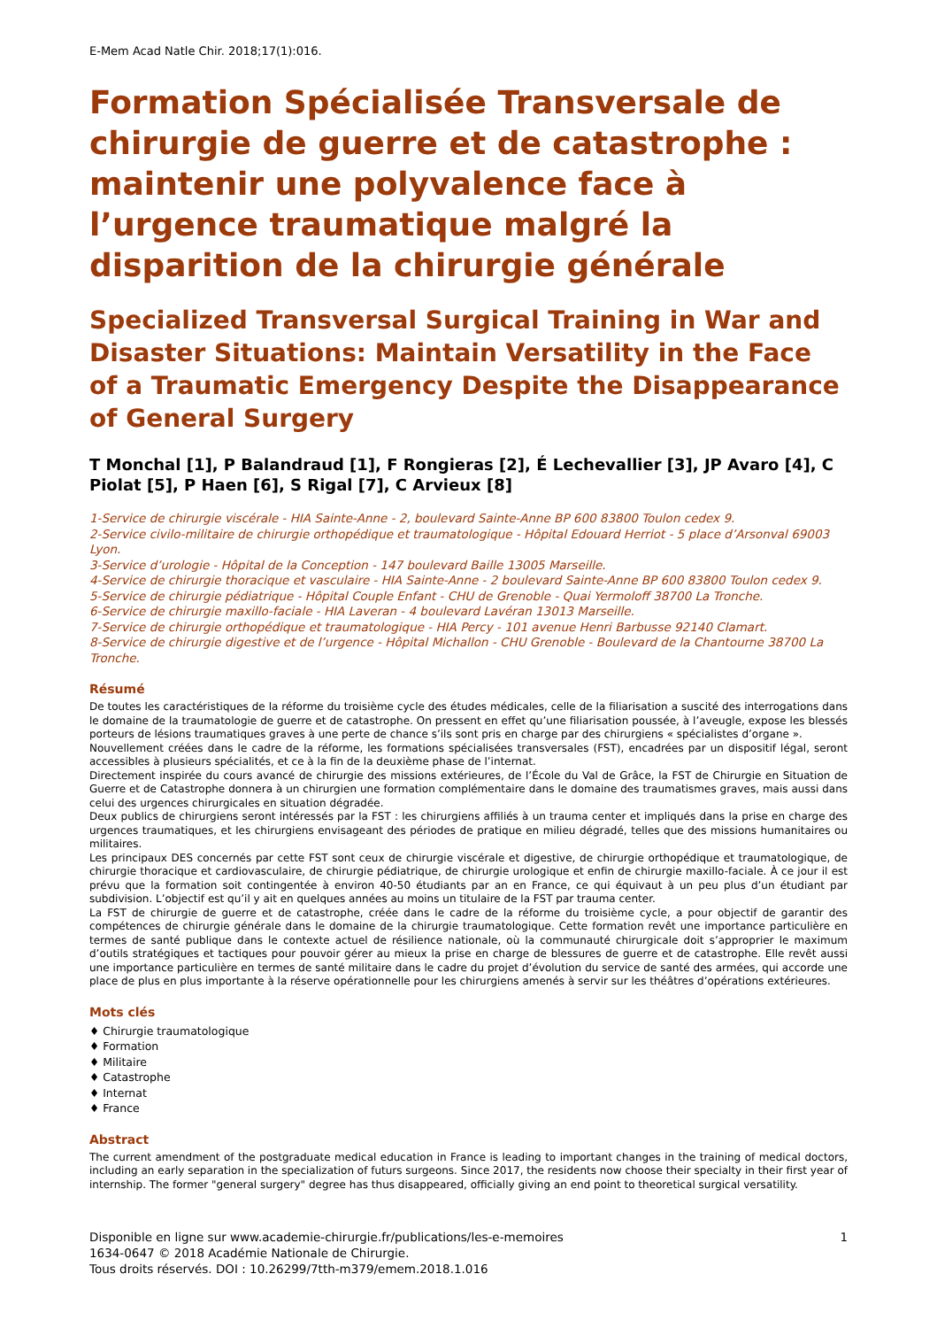E-Mem Acad Natle Chir. 2018;17(1):016.
Formation Spécialisée Transversale de chirurgie de guerre et de catastrophe : maintenir une polyvalence face à l’urgence traumatique malgré la disparition de la chirurgie générale
Specialized Transversal Surgical Training in War and Disaster Situations: Maintain Versatility in the Face of a Traumatic Emergency Despite the Disappearance of General Surgery
T Monchal [1], P Balandraud [1], F Rongieras [2], É Lechevallier [3], JP Avaro [4], C Piolat [5], P Haen [6], S Rigal [7], C Arvieux [8]
1-Service de chirurgie viscérale - HIA Sainte-Anne - 2, boulevard Sainte-Anne BP 600 83800 Toulon cedex 9.
2-Service civilo-militaire de chirurgie orthopédique et traumatologique - Hôpital Edouard Herriot - 5 place d’Arsonval 69003 Lyon.
3-Service d’urologie - Hôpital de la Conception - 147 boulevard Baille 13005 Marseille.
4-Service de chirurgie thoracique et vasculaire - HIA Sainte-Anne - 2 boulevard Sainte-Anne BP 600 83800 Toulon cedex 9.
5-Service de chirurgie pédiatrique - Hôpital Couple Enfant - CHU de Grenoble - Quai Yermoloff 38700 La Tronche.
6-Service de chirurgie maxillo-faciale - HIA Laveran - 4 boulevard Lavéran 13013 Marseille.
7-Service de chirurgie orthopédique et traumatologique - HIA Percy - 101 avenue Henri Barbusse 92140 Clamart.
8-Service de chirurgie digestive et de l’urgence - Hôpital Michallon - CHU Grenoble - Boulevard de la Chantourne 38700 La Tronche.
Résumé
De toutes les caractéristiques de la réforme du troisième cycle des études médicales, celle de la filiarisation a suscité des interrogations dans le domaine de la traumatologie de guerre et de catastrophe. On pressent en effet qu’une filiarisation poussée, à l’aveugle, expose les blessés porteurs de lésions traumatiques graves à une perte de chance s’ils sont pris en charge par des chirurgiens « spécialistes d’organe ».
Nouvellement créées dans le cadre de la réforme, les formations spécialisées transversales (FST), encadrées par un dispositif légal, seront accessibles à plusieurs spécialités, et ce à la fin de la deuxième phase de l’internat.
Directement inspirée du cours avancé de chirurgie des missions extérieures, de l’École du Val de Grâce, la FST de Chirurgie en Situation de Guerre et de Catastrophe donnera à un chirurgien une formation complémentaire dans le domaine des traumatismes graves, mais aussi dans celui des urgences chirurgicales en situation dégradée.
Deux publics de chirurgiens seront intéressés par la FST : les chirurgiens affiliés à un trauma center et impliqués dans la prise en charge des urgences traumatiques, et les chirurgiens envisageant des périodes de pratique en milieu dégradé, telles que des missions humanitaires ou militaires.
Les principaux DES concernés par cette FST sont ceux de chirurgie viscérale et digestive, de chirurgie orthopédique et traumatologique, de chirurgie thoracique et cardiovasculaire, de chirurgie pédiatrique, de chirurgie urologique et enfin de chirurgie maxillo-faciale. À ce jour il est prévu que la formation soit contingentée à environ 40-50 étudiants par an en France, ce qui équivaut à un peu plus d’un étudiant par subdivision. L’objectif est qu’il y ait en quelques années au moins un titulaire de la FST par trauma center.
La FST de chirurgie de guerre et de catastrophe, créée dans le cadre de la réforme du troisième cycle, a pour objectif de garantir des compétences de chirurgie générale dans le domaine de la chirurgie traumatologique. Cette formation revêt une importance particulière en termes de santé publique dans le contexte actuel de résilience nationale, où la communauté chirurgicale doit s’approprier le maximum d’outils stratégiques et tactiques pour pouvoir gérer au mieux la prise en charge de blessures de guerre et de catastrophe. Elle revêt aussi une importance particulière en termes de santé militaire dans le cadre du projet d’évolution du service de santé des armées, qui accorde une place de plus en plus importante à la réserve opérationnelle pour les chirurgiens amenés à servir sur les théâtres d’opérations extérieures.
Mots clés
♦ Chirurgie traumatologique
♦ Formation
♦ Militaire
♦ Catastrophe
♦ Internat
♦ France
Abstract
The current amendment of the postgraduate medical education in France is leading to important changes in the training of medical doctors, including an early separation in the specialization of futurs surgeons. Since 2017, the residents now choose their specialty in their first year of internship. The former "general surgery" degree has thus disappeared, officially giving an end point to theoretical surgical versatility.
Disponible en ligne sur www.academie-chirurgie.fr/publications/les-e-memoires
1634-0647 © 2018 Académie Nationale de Chirurgie.
Tous droits réservés. DOI : 10.26299/7tth-m379/emem.2018.1.016
1